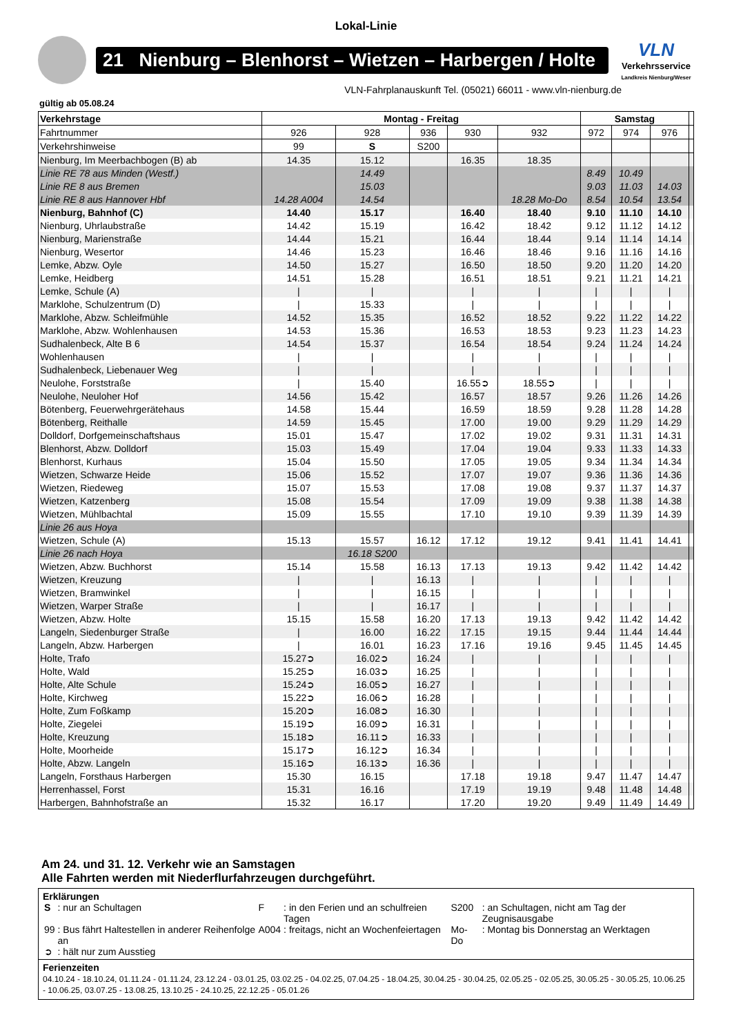Lokal-Linie
21 Nienburg – Blenhorst – Wietzen – Harbergen / Holte
VLN
Verkehrsservice
Landkreis Nienburg/Weser
VLN-Fahrplanauskunft Tel. (05021) 66011 - www.vln-nienburg.de
gültig ab 05.08.24
| Verkehrstage | Montag - Freitag | | | | | Samstag | | | |
| --- | --- | --- | --- | --- | --- | --- | --- | --- | --- |
| Fahrtnummer | 926 | 928 | 936 | 930 | 932 | 972 | 974 | 976 | |
| Verkehrshinweise | 99 | S | S200 | | | | | | |
| Nienburg, Im Meerbachbogen (B) ab | 14.35 | 15.12 | | 16.35 | 18.35 | | | | |
| Linie RE 78 aus Minden (Westf.) | | 14.49 | | | | 8.49 | 10.49 | | |
| Linie RE 8 aus Bremen | | 15.03 | | | | 9.03 | 11.03 | 14.03 | |
| Linie RE 8 aus Hannover Hbf | 14.28 A004 | 14.54 | | | 18.28 Mo-Do | 8.54 | 10.54 | 13.54 | |
| Nienburg, Bahnhof (C) | 14.40 | 15.17 | | 16.40 | 18.40 | 9.10 | 11.10 | 14.10 | |
| Nienburg, Uhrlaubstraße | 14.42 | 15.19 | | 16.42 | 18.42 | 9.12 | 11.12 | 14.12 | |
| Nienburg, Marienstraße | 14.44 | 15.21 | | 16.44 | 18.44 | 9.14 | 11.14 | 14.14 | |
| Nienburg, Wesertor | 14.46 | 15.23 | | 16.46 | 18.46 | 9.16 | 11.16 | 14.16 | |
| Lemke, Abzw. Oyle | 14.50 | 15.27 | | 16.50 | 18.50 | 9.20 | 11.20 | 14.20 | |
| Lemke, Heidberg | 14.51 | 15.28 | | 16.51 | 18.51 | 9.21 | 11.21 | 14.21 | |
| Lemke, Schule (A) | / | / | | / | / | / | / | / | |
| Marklohe, Schulzentrum (D) | / | 15.33 | | / | / | / | / | / | |
| Marklohe, Abzw. Schleifmühle | 14.52 | 15.35 | | 16.52 | 18.52 | 9.22 | 11.22 | 14.22 | |
| Marklohe, Abzw. Wohlenhausen | 14.53 | 15.36 | | 16.53 | 18.53 | 9.23 | 11.23 | 14.23 | |
| Sudhalenbeck, Alte B 6 | 14.54 | 15.37 | | 16.54 | 18.54 | 9.24 | 11.24 | 14.24 | |
| Wohlenhausen | / | / | | / | / | / | / | / | |
| Sudhalenbeck, Liebenauer Weg | / | / | | / | / | / | / | / | |
| Neulohe, Forststraße | / | 15.40 | | 16.55➲ | 18.55➲ | / | / | / | |
| Neulohe, Neuloher Hof | 14.56 | 15.42 | | 16.57 | 18.57 | 9.26 | 11.26 | 14.26 | |
| Bötenberg, Feuerwehrgerätehaus | 14.58 | 15.44 | | 16.59 | 18.59 | 9.28 | 11.28 | 14.28 | |
| Bötenberg, Reithalle | 14.59 | 15.45 | | 17.00 | 19.00 | 9.29 | 11.29 | 14.29 | |
| Dolldorf, Dorfgemeinschaftshaus | 15.01 | 15.47 | | 17.02 | 19.02 | 9.31 | 11.31 | 14.31 | |
| Blenhorst, Abzw. Dolldorf | 15.03 | 15.49 | | 17.04 | 19.04 | 9.33 | 11.33 | 14.33 | |
| Blenhorst, Kurhaus | 15.04 | 15.50 | | 17.05 | 19.05 | 9.34 | 11.34 | 14.34 | |
| Wietzen, Schwarze Heide | 15.06 | 15.52 | | 17.07 | 19.07 | 9.36 | 11.36 | 14.36 | |
| Wietzen, Riedeweg | 15.07 | 15.53 | | 17.08 | 19.08 | 9.37 | 11.37 | 14.37 | |
| Wietzen, Katzenberg | 15.08 | 15.54 | | 17.09 | 19.09 | 9.38 | 11.38 | 14.38 | |
| Wietzen, Mühlbachtal | 15.09 | 15.55 | | 17.10 | 19.10 | 9.39 | 11.39 | 14.39 | |
| Linie 26 aus Hoya | | | | | | | | | |
| Wietzen, Schule (A) | 15.13 | 15.57 | 16.12 | 17.12 | 19.12 | 9.41 | 11.41 | 14.41 | |
| Linie 26 nach Hoya | | 16.18 S200 | | | | | | | |
| Wietzen, Abzw. Buchhorst | 15.14 | 15.58 | 16.13 | 17.13 | 19.13 | 9.42 | 11.42 | 14.42 | |
| Wietzen, Kreuzung | / | / | 16.13 | / | / | / | / | / | |
| Wietzen, Bramwinkel | / | / | 16.15 | / | / | / | / | / | |
| Wietzen, Warper Straße | / | / | 16.17 | / | / | / | / | / | |
| Wietzen, Abzw. Holte | 15.15 | 15.58 | 16.20 | 17.13 | 19.13 | 9.42 | 11.42 | 14.42 | |
| Langeln, Siedenburger Straße | / | 16.00 | 16.22 | 17.15 | 19.15 | 9.44 | 11.44 | 14.44 | |
| Langeln, Abzw. Harbergen | / | 16.01 | 16.23 | 17.16 | 19.16 | 9.45 | 11.45 | 14.45 | |
| Holte, Trafo | 15.27➲ | 16.02➲ | 16.24 | / | / | / | / | / | |
| Holte, Wald | 15.25➲ | 16.03➲ | 16.25 | / | / | / | / | / | |
| Holte, Alte Schule | 15.24➲ | 16.05➲ | 16.27 | / | / | / | / | / | |
| Holte, Kirchweg | 15.22➲ | 16.06➲ | 16.28 | / | / | / | / | / | |
| Holte, Zum Foßkamp | 15.20➲ | 16.08➲ | 16.30 | / | / | / | / | / | |
| Holte, Ziegelei | 15.19➲ | 16.09➲ | 16.31 | / | / | / | / | / | |
| Holte, Kreuzung | 15.18➲ | 16.11➲ | 16.33 | / | / | / | / | / | |
| Holte, Moorheide | 15.17➲ | 16.12➲ | 16.34 | / | / | / | / | / | |
| Holte, Abzw. Langeln | 15.16➲ | 16.13➲ | 16.36 | / | / | / | / | / | |
| Langeln, Forsthaus Harbergen | 15.30 | 16.15 | | 17.18 | 19.18 | 9.47 | 11.47 | 14.47 | |
| Herrenhassel, Forst | 15.31 | 16.16 | | 17.19 | 19.19 | 9.48 | 11.48 | 14.48 | |
| Harbergen, Bahnhofstraße an | 15.32 | 16.17 | | 17.20 | 19.20 | 9.49 | 11.49 | 14.49 | |
Am 24. und 31. 12. Verkehr wie an Samstagen
Alle Fahrten werden mit Niederflurfahrzeugen durchgeführt.
Erklärungen
| S | : nur an Schultagen | F | : in den Ferien und an schulfreien Tagen | S200 | : an Schultagen, nicht am Tag der Zeugnisausgabe |
| 99 | : Bus fährt Haltestellen in anderer Reihenfolge an | A004 | : freitags, nicht an Wochenfeiertagen | Mo-Do | : Montag bis Donnerstag an Werktagen |
| ➲ | : hält nur zum Ausstieg | | | | |
Ferienzeiten
04.10.24 - 18.10.24, 01.11.24 - 01.11.24, 23.12.24 - 03.01.25, 03.02.25 - 04.02.25, 07.04.25 - 18.04.25, 30.04.25 - 30.04.25, 02.05.25 - 02.05.25, 30.05.25 - 30.05.25, 10.06.25 - 10.06.25, 03.07.25 - 13.08.25, 13.10.25 - 24.10.25, 22.12.25 - 05.01.26